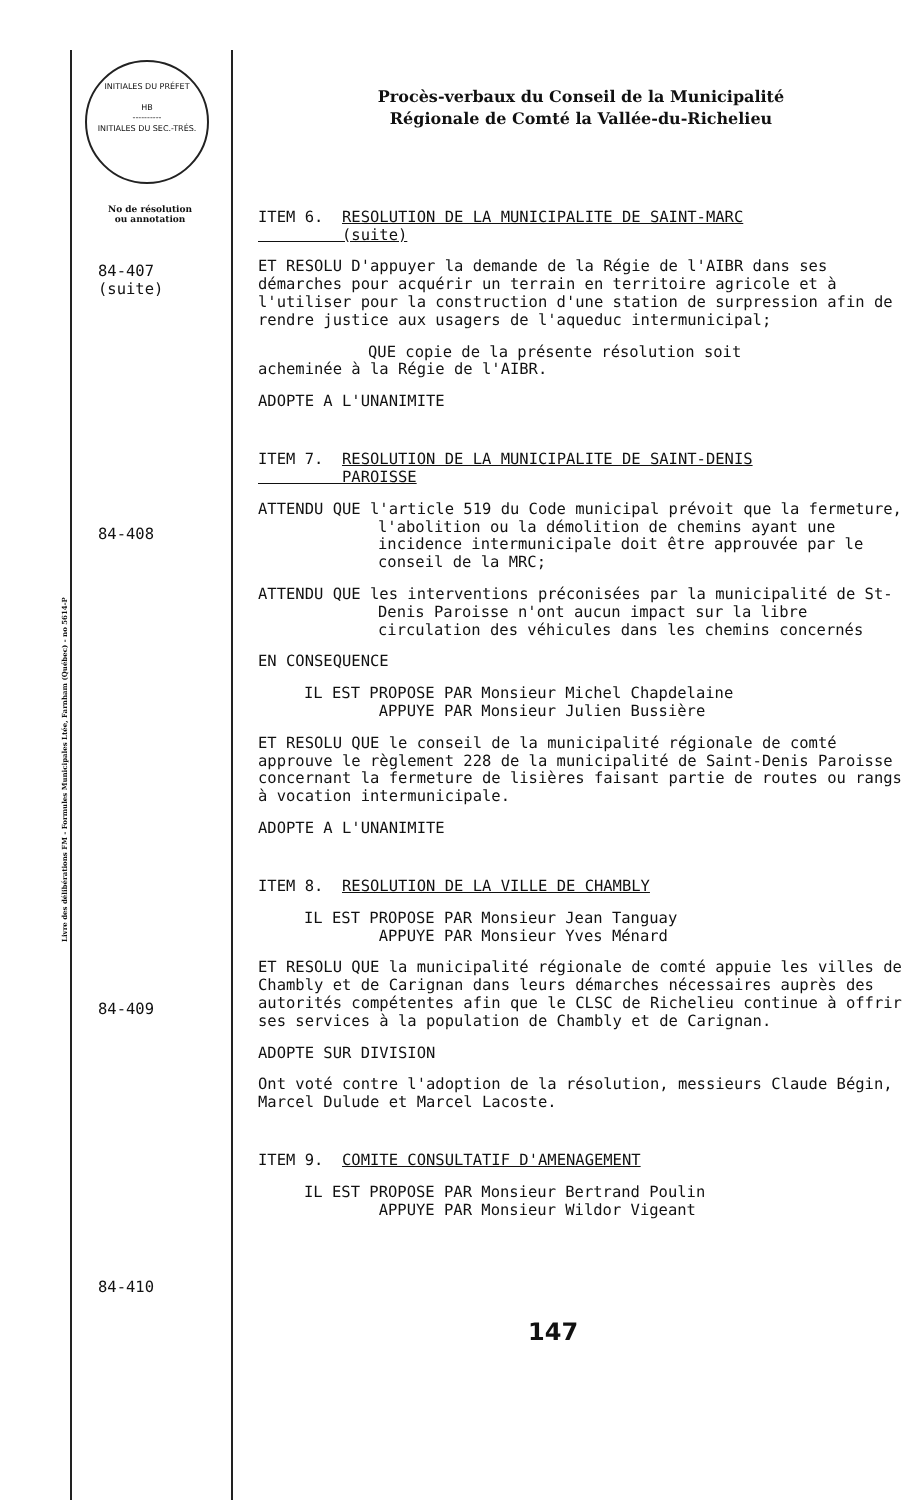Livre des délibérations FM - Formules Municipales Ltée, Farnham (Québec) - no 5614-P
INITIALES DU PRÉFET
HB
----------
INITIALES DU SEC.-TRÉS.
No de résolution
ou annotation
84-407
(suite)
84-408
84-409
84-410
Procès-verbaux du Conseil de la Municipalité
Régionale de Comté la Vallée-du-Richelieu
ITEM 6. RESOLUTION DE LA MUNICIPALITE DE SAINT-MARC
(suite)
ET RESOLU D'appuyer la demande de la Régie de l'AIBR dans ses démarches pour acquérir un terrain en territoire agricole et à l'utiliser pour la construction d'une station de surpression afin de rendre justice aux usagers de l'aqueduc intermunicipal;
QUE copie de la présente résolution soit
acheminée à la Régie de l'AIBR.
ADOPTE A L'UNANIMITE
ITEM 7. RESOLUTION DE LA MUNICIPALITE DE SAINT-DENIS
PAROISSE
ATTENDU QUE l'article 519 du Code municipal prévoit que la fermeture, l'abolition ou la démolition de chemins ayant une incidence intermunicipale doit être approuvée par le conseil de la MRC;
ATTENDU QUE les interventions préconisées par la municipalité de St-Denis Paroisse n'ont aucun impact sur la libre circulation des véhicules dans les chemins concernés
EN CONSEQUENCE
IL EST PROPOSE PAR Monsieur Michel Chapdelaine
APPUYE PAR Monsieur Julien Bussière
ET RESOLU QUE le conseil de la municipalité régionale de comté approuve le règlement 228 de la municipalité de Saint-Denis Paroisse concernant la fermeture de lisières faisant partie de routes ou rangs à vocation intermunicipale.
ADOPTE A L'UNANIMITE
ITEM 8. RESOLUTION DE LA VILLE DE CHAMBLY
IL EST PROPOSE PAR Monsieur Jean Tanguay
APPUYE PAR Monsieur Yves Ménard
ET RESOLU QUE la municipalité régionale de comté appuie les villes de Chambly et de Carignan dans leurs démarches nécessaires auprès des autorités compétentes afin que le CLSC de Richelieu continue à offrir ses services à la population de Chambly et de Carignan.
ADOPTE SUR DIVISION
Ont voté contre l'adoption de la résolution, messieurs Claude Bégin, Marcel Dulude et Marcel Lacoste.
ITEM 9. COMITE CONSULTATIF D'AMENAGEMENT
IL EST PROPOSE PAR Monsieur Bertrand Poulin
APPUYE PAR Monsieur Wildor Vigeant
147